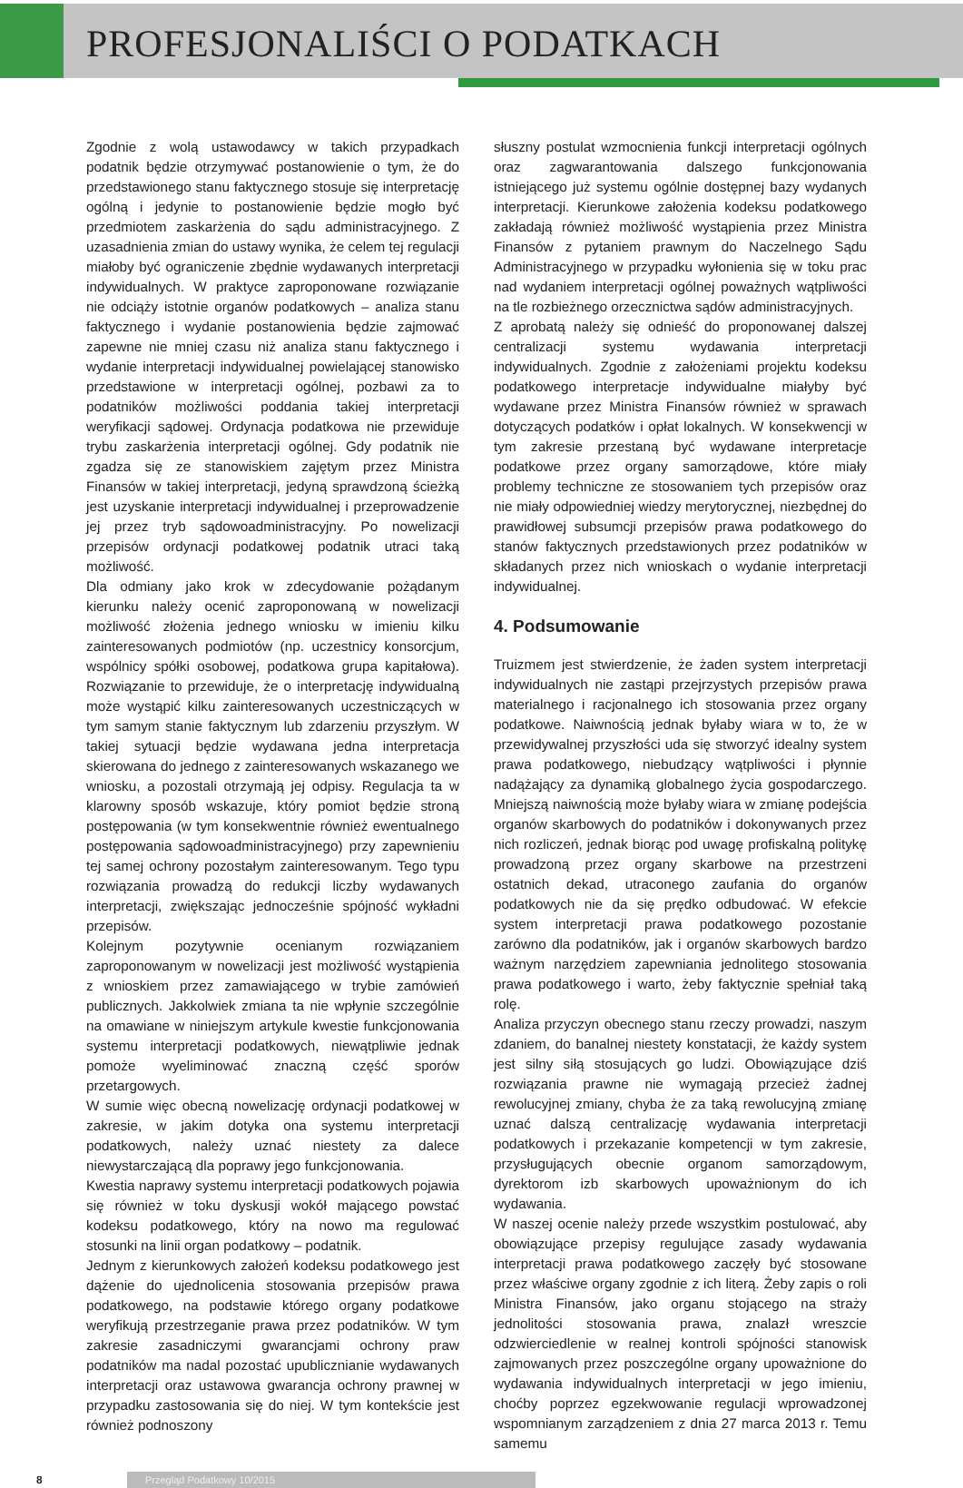PROFESJONALIŚCI O PODATKACH
Zgodnie z wolą ustawodawcy w takich przypadkach podatnik będzie otrzymywać postanowienie o tym, że do przedstawionego stanu faktycznego stosuje się interpretację ogólną i jedynie to postanowienie będzie mogło być przedmiotem zaskarżenia do sądu administracyjnego. Z uzasadnienia zmian do ustawy wynika, że celem tej regulacji miałoby być ograniczenie zbędnie wydawanych interpretacji indywidualnych. W praktyce zaproponowane rozwiązanie nie odciąży istotnie organów podatkowych – analiza stanu faktycznego i wydanie postanowienia będzie zajmować zapewne nie mniej czasu niż analiza stanu faktycznego i wydanie interpretacji indywidualnej powielającej stanowisko przedstawione w interpretacji ogólnej, pozbawi za to podatników możliwości poddania takiej interpretacji weryfikacji sądowej. Ordynacja podatkowa nie przewiduje trybu zaskarżenia interpretacji ogólnej. Gdy podatnik nie zgadza się ze stanowiskiem zajętym przez Ministra Finansów w takiej interpretacji, jedyną sprawdzoną ścieżką jest uzyskanie interpretacji indywidualnej i przeprowadzenie jej przez tryb sądowoadministracyjny. Po nowelizacji przepisów ordynacji podatkowej podatnik utraci taką możliwość.
Dla odmiany jako krok w zdecydowanie pożądanym kierunku należy ocenić zaproponowaną w nowelizacji możliwość złożenia jednego wniosku w imieniu kilku zainteresowanych podmiotów (np. uczestnicy konsorcjum, wspólnicy spółki osobowej, podatkowa grupa kapitałowa). Rozwiązanie to przewiduje, że o interpretację indywidualną może wystąpić kilku zainteresowanych uczestniczących w tym samym stanie faktycznym lub zdarzeniu przyszłym. W takiej sytuacji będzie wydawana jedna interpretacja skierowana do jednego z zainteresowanych wskazanego we wniosku, a pozostali otrzymają jej odpisy. Regulacja ta w klarowny sposób wskazuje, który pomiot będzie stroną postępowania (w tym konsekwentnie również ewentualnego postępowania sądowoadministracyjnego) przy zapewnieniu tej samej ochrony pozostałym zainteresowanym. Tego typu rozwiązania prowadzą do redukcji liczby wydawanych interpretacji, zwiększając jednocześnie spójność wykładni przepisów.
Kolejnym pozytywnie ocenianym rozwiązaniem zaproponowanym w nowelizacji jest możliwość wystąpienia z wnioskiem przez zamawiającego w trybie zamówień publicznych. Jakkolwiek zmiana ta nie wpłynie szczególnie na omawiane w niniejszym artykule kwestie funkcjonowania systemu interpretacji podatkowych, niewątpliwie jednak pomoże wyeliminować znaczną część sporów przetargowych.
W sumie więc obecną nowelizację ordynacji podatkowej w zakresie, w jakim dotyka ona systemu interpretacji podatkowych, należy uznać niestety za dalece niewystarczającą dla poprawy jego funkcjonowania.
Kwestia naprawy systemu interpretacji podatkowych pojawia się również w toku dyskusji wokół mającego powstać kodeksu podatkowego, który na nowo ma regulować stosunki na linii organ podatkowy – podatnik.
Jednym z kierunkowych założeń kodeksu podatkowego jest dążenie do ujednolicenia stosowania przepisów prawa podatkowego, na podstawie którego organy podatkowe weryfikują przestrzeganie prawa przez podatników. W tym zakresie zasadniczymi gwarancjami ochrony praw podatników ma nadal pozostać upublicznianie wydawanych interpretacji oraz ustawowa gwarancja ochrony prawnej w przypadku zastosowania się do niej. W tym kontekście jest również podnoszony
słuszny postulat wzmocnienia funkcji interpretacji ogólnych oraz zagwarantowania dalszego funkcjonowania istniejącego już systemu ogólnie dostępnej bazy wydanych interpretacji. Kierunkowe założenia kodeksu podatkowego zakładają również możliwość wystąpienia przez Ministra Finansów z pytaniem prawnym do Naczelnego Sądu Administracyjnego w przypadku wyłonienia się w toku prac nad wydaniem interpretacji ogólnej poważnych wątpliwości na tle rozbieżnego orzecznictwa sądów administracyjnych.
Z aprobatą należy się odnieść do proponowanej dalszej centralizacji systemu wydawania interpretacji indywidualnych. Zgodnie z założeniami projektu kodeksu podatkowego interpretacje indywidualne miałyby być wydawane przez Ministra Finansów również w sprawach dotyczących podatków i opłat lokalnych. W konsekwencji w tym zakresie przestaną być wydawane interpretacje podatkowe przez organy samorządowe, które miały problemy techniczne ze stosowaniem tych przepisów oraz nie miały odpowiedniej wiedzy merytorycznej, niezbędnej do prawidłowej subsumcji przepisów prawa podatkowego do stanów faktycznych przedstawionych przez podatników w składanych przez nich wnioskach o wydanie interpretacji indywidualnej.
4. Podsumowanie
Truizmem jest stwierdzenie, że żaden system interpretacji indywidualnych nie zastąpi przejrzystych przepisów prawa materialnego i racjonalnego ich stosowania przez organy podatkowe. Naiwnością jednak byłaby wiara w to, że w przewidywalnej przyszłości uda się stworzyć idealny system prawa podatkowego, niebudzący wątpliwości i płynnie nadążający za dynamiką globalnego życia gospodarczego. Mniejszą naiwnością może byłaby wiara w zmianę podejścia organów skarbowych do podatników i dokonywanych przez nich rozliczeń, jednak biorąc pod uwagę profiskalną politykę prowadzoną przez organy skarbowe na przestrzeni ostatnich dekad, utraconego zaufania do organów podatkowych nie da się prędko odbudować. W efekcie system interpretacji prawa podatkowego pozostanie zarówno dla podatników, jak i organów skarbowych bardzo ważnym narzędziem zapewniania jednolitego stosowania prawa podatkowego i warto, żeby faktycznie spełniał taką rolę.
Analiza przyczyn obecnego stanu rzeczy prowadzi, naszym zdaniem, do banalnej niestety konstatacji, że każdy system jest silny siłą stosujących go ludzi. Obowiązujące dziś rozwiązania prawne nie wymagają przecież żadnej rewolucyjnej zmiany, chyba że za taką rewolucyjną zmianę uznać dalszą centralizację wydawania interpretacji podatkowych i przekazanie kompetencji w tym zakresie, przysługujących obecnie organom samorządowym, dyrektorom izb skarbowych upoważnionym do ich wydawania.
W naszej ocenie należy przede wszystkim postulować, aby obowiązujące przepisy regulujące zasady wydawania interpretacji prawa podatkowego zaczęły być stosowane przez właściwe organy zgodnie z ich literą. Żeby zapis o roli Ministra Finansów, jako organu stojącego na straży jednolitości stosowania prawa, znalazł wreszcie odzwierciedlenie w realnej kontroli spójności stanowisk zajmowanych przez poszczególne organy upoważnione do wydawania indywidualnych interpretacji w jego imieniu, choćby poprzez egzekwowanie regulacji wprowadzonej wspomnianym zarządzeniem z dnia 27 marca 2013 r. Temu samemu
8
Przegląd Podatkowy 10/2015